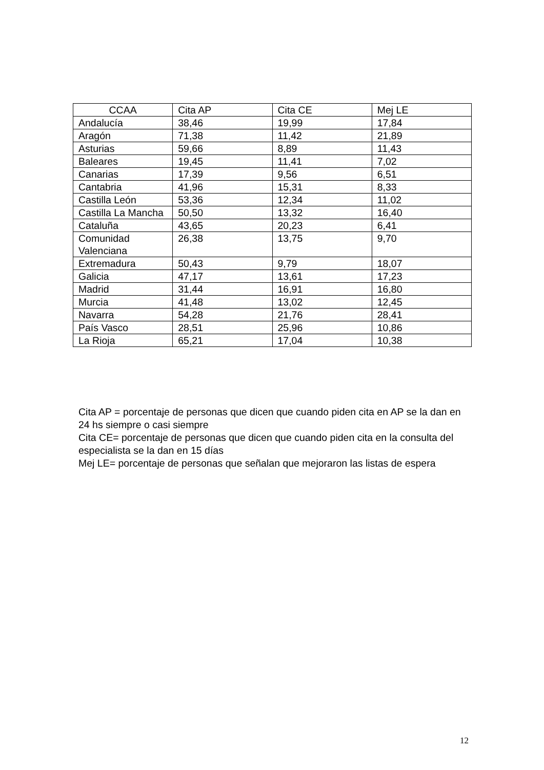| CCAA | Cita AP | Cita CE | Mej LE |
| --- | --- | --- | --- |
| Andalucía | 38,46 | 19,99 | 17,84 |
| Aragón | 71,38 | 11,42 | 21,89 |
| Asturias | 59,66 | 8,89 | 11,43 |
| Baleares | 19,45 | 11,41 | 7,02 |
| Canarias | 17,39 | 9,56 | 6,51 |
| Cantabria | 41,96 | 15,31 | 8,33 |
| Castilla León | 53,36 | 12,34 | 11,02 |
| Castilla La Mancha | 50,50 | 13,32 | 16,40 |
| Cataluña | 43,65 | 20,23 | 6,41 |
| Comunidad Valenciana | 26,38 | 13,75 | 9,70 |
| Extremadura | 50,43 | 9,79 | 18,07 |
| Galicia | 47,17 | 13,61 | 17,23 |
| Madrid | 31,44 | 16,91 | 16,80 |
| Murcia | 41,48 | 13,02 | 12,45 |
| Navarra | 54,28 | 21,76 | 28,41 |
| País Vasco | 28,51 | 25,96 | 10,86 |
| La Rioja | 65,21 | 17,04 | 10,38 |
Cita AP = porcentaje de personas que dicen que cuando piden cita en AP se la dan en 24 hs siempre o casi siempre
Cita CE= porcentaje de personas que dicen que cuando piden cita en la consulta del especialista se la dan en 15 días
Mej LE= porcentaje de personas que señalan que mejoraron las listas de espera
12